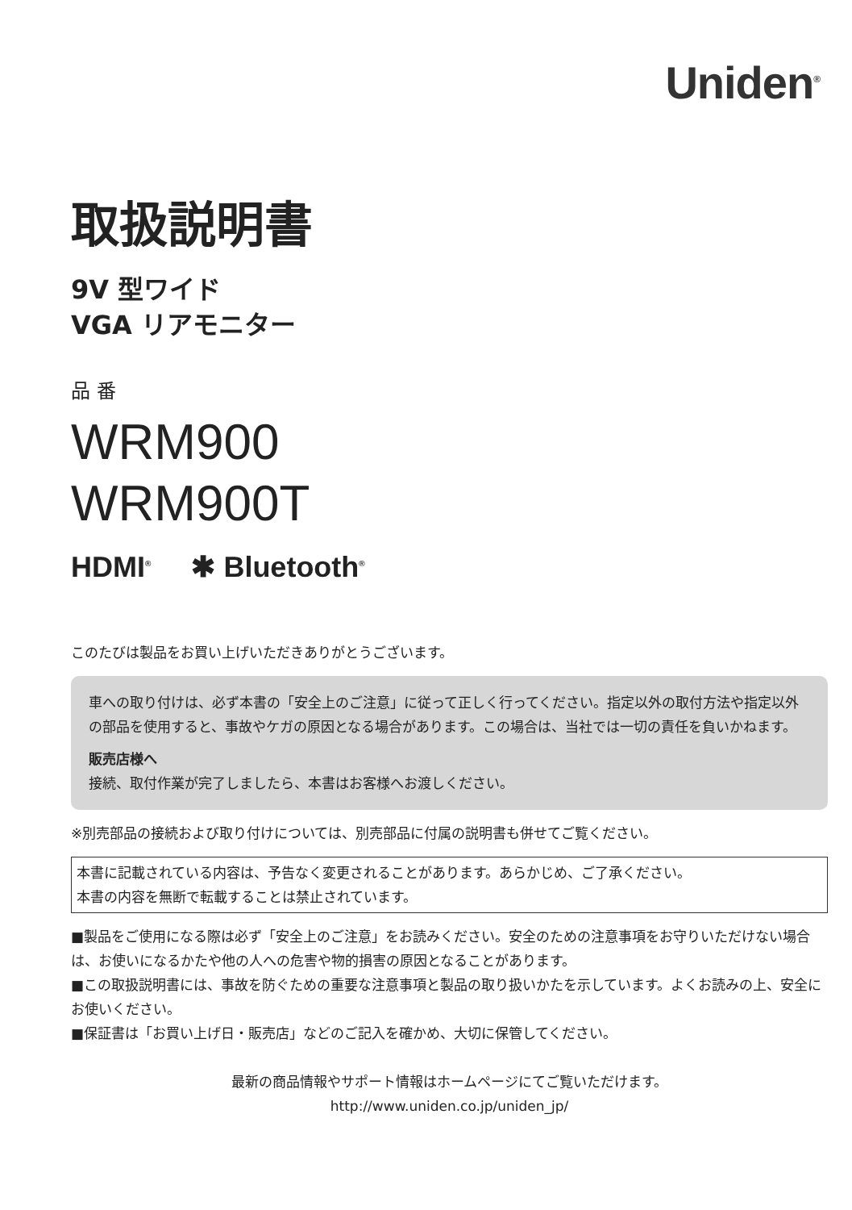Uniden<sup>®</sup>
取扱説明書
9V 型ワイド
VGA リアモニター
品 番
WRM900
WRM900T
HDMI<sup>®</sup> ✱ Bluetooth<sup>®</sup>
このたびは製品をお買い上げいただきありがとうございます。
車への取り付けは、必ず本書の「安全上のご注意」に従って正しく行ってください。指定以外の取付方法や指定以外の部品を使用すると、事故やケガの原因となる場合があります。この場合は、当社では一切の責任を負いかねます。
販売店様へ
接続、取付作業が完了しましたら、本書はお客様へお渡しください。
※別売部品の接続および取り付けについては、別売部品に付属の説明書も併せてご覧ください。
本書に記載されている内容は、予告なく変更されることがあります。あらかじめ、ご了承ください。
本書の内容を無断で転載することは禁止されています。
■製品をご使用になる際は必ず「安全上のご注意」をお読みください。安全のための注意事項をお守りいただけない場合は、お使いになるかたや他の人への危害や物的損害の原因となることがあります。
■この取扱説明書には、事故を防ぐための重要な注意事項と製品の取り扱いかたを示しています。よくお読みの上、安全にお使いください。
■保証書は「お買い上げ日・販売店」などのご記入を確かめ、大切に保管してください。
最新の商品情報やサポート情報はホームページにてご覧いただけます。
http://www.uniden.co.jp/uniden_jp/